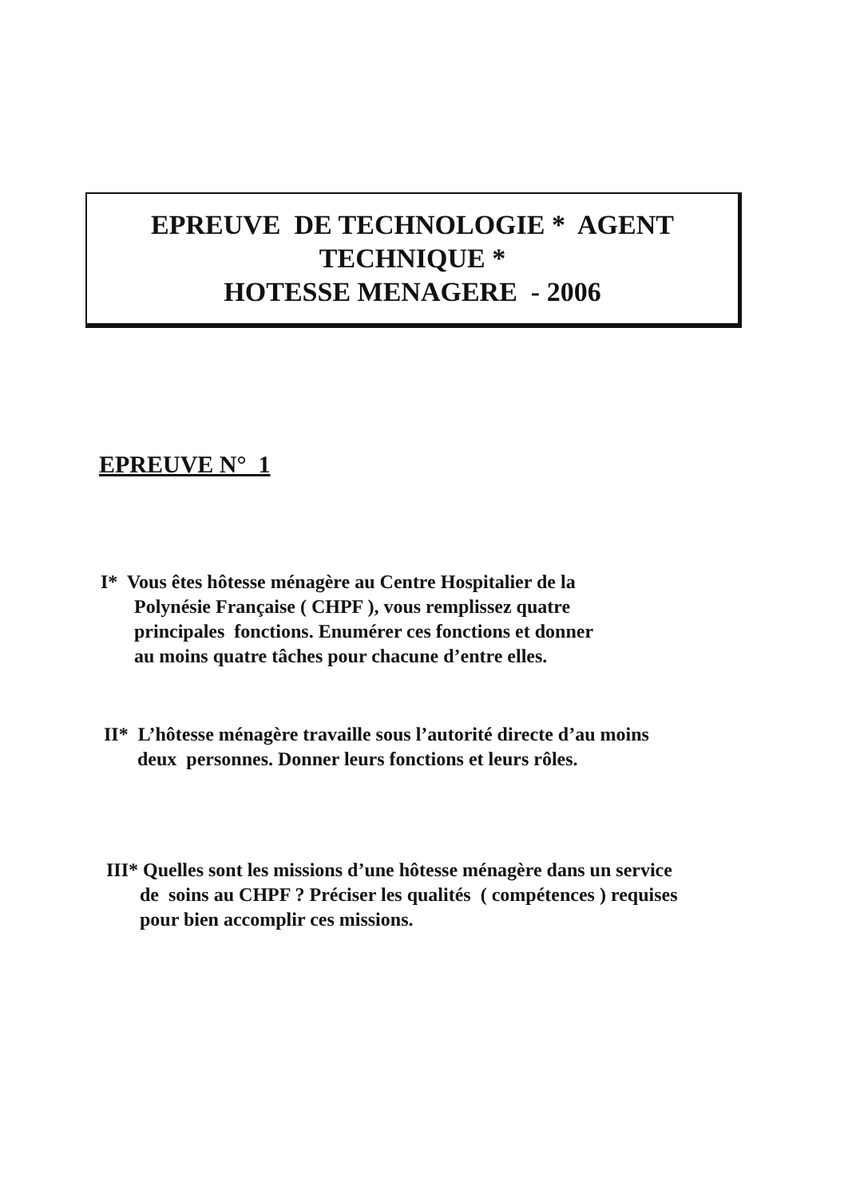EPREUVE DE TECHNOLOGIE * AGENT
TECHNIQUE *
HOTESSE MENAGERE - 2006
EPREUVE N° 1
I* Vous êtes hôtesse ménagère au Centre Hospitalier de la
Polynésie Française ( CHPF ), vous remplissez quatre
principales fonctions. Enumérer ces fonctions et donner
au moins quatre tâches pour chacune d’entre elles.
II* L’hôtesse ménagère travaille sous l’autorité directe d’au moins
deux personnes. Donner leurs fonctions et leurs rôles.
III* Quelles sont les missions d’une hôtesse ménagère dans un service
de soins au CHPF ? Préciser les qualités ( compétences ) requises
pour bien accomplir ces missions.